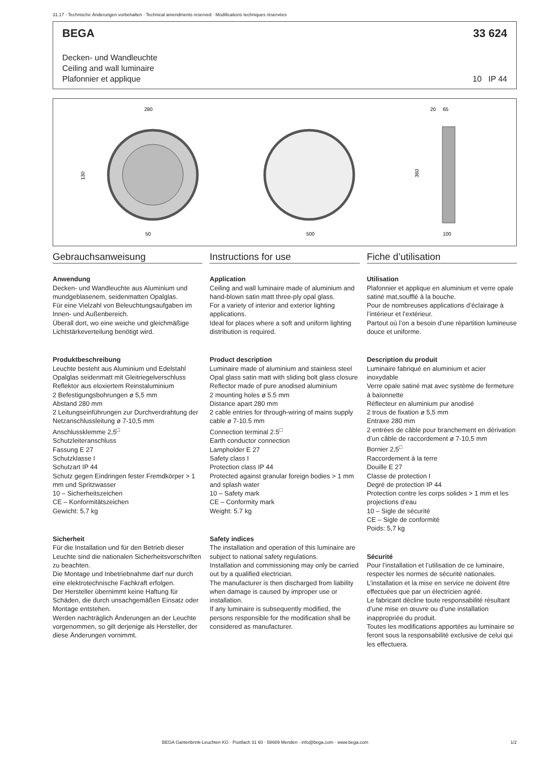31.17 · Technische Änderungen vorbehalten · Technical amendments reserved · Modifications techniques réservées
BEGA 33 624
Decken- und Wandleuchte
Ceiling and wall luminaire
Plafonnier et applique
10 IP 44
280
20
65
130
360
50
500
100
Gebrauchsanweisung
Anwendung
Decken- und Wandleuchte aus Aluminium und mundgeblasenem, seidenmatten Opalglas.
Für eine Vielzahl von Beleuchtungsaufgaben im Innen- und Außenbereich.
Überall dort, wo eine weiche und gleichmäßige Lichtstärkeverteilung benötigt wird.
Produktbeschreibung
Leuchte besteht aus Aluminium und Edelstahl
Opalglas seidenmatt mit Gleitriegelverschluss
Reflektor aus eloxiertem Reinstaluminium
2 Befestigungsbohrungen ø 5,5 mm
Abstand 280 mm
2 Leitungseinführungen zur Durchverdrahtung der Netzanschlussleitung ø 7-10,5 mm
Anschlussklemme 2,5<sup>□</sup>
Schutzleiteranschluss
Fassung E 27
Schutzklasse I
Schutzart IP 44
Schutz gegen Eindringen fester Fremdkörper > 1 mm und Spritzwasser
10 – Sicherheitszeichen
CE – Konformitätszeichen
Gewicht: 5,7 kg
Sicherheit
Für die Installation und für den Betrieb dieser Leuchte sind die nationalen Sicherheitsvorschriften zu beachten.
Die Montage und Inbetriebnahme darf nur durch eine elektrotechnische Fachkraft erfolgen.
Der Hersteller übernimmt keine Haftung für Schäden, die durch unsachgemäßen Einsatz oder Montage entstehen.
Werden nachträglich Änderungen an der Leuchte vorgenommen, so gilt derjenige als Hersteller, der diese Änderungen vornimmt.
Instructions for use
Application
Ceiling and wall luminaire made of aluminium and hand-blown satin matt three-ply opal glass.
For a variety of interior and exterior lighting applications.
Ideal for places where a soft and uniform lighting distribution is required.
Product description
Luminaire made of aluminium and stainless steel
Opal glass satin matt with sliding bolt glass closure
Reflector made of pure anodised aluminium
2 mounting holes ø 5.5 mm
Distance apart 280 mm
2 cable entries for through-wiring of mains supply cable ø 7-10.5 mm
Connection terminal 2.5<sup>□</sup>
Earth conductor connection
Lampholder E 27
Safety class I
Protection class IP 44
Protected against granular foreign bodies > 1 mm and splash water
10 – Safety mark
CE – Conformity mark
Weight: 5.7 kg
Safety indices
The installation and operation of this luminaire are subject to national safety regulations.
Installation and commissioning may only be carried out by a qualified electrician.
The manufacturer is then discharged from liability when damage is caused by improper use or installation.
If any luminaire is subsequently modified, the persons responsible for the modification shall be considered as manufacturer.
Fiche d’utilisation
Utilisation
Plafonnier et applique en aluminium et verre opale satiné mat,soufflé à la bouche.
Pour de nombreuses applications d’éclairage à l’intérieur et l’extérieur.
Partout où l’on a besoin d’une répartition lumineuse douce et uniforme.
Description du produit
Luminaire fabriqué en aluminium et acier inoxydable
Verre opale satiné mat avec système de fermeture à baïonnette
Réflecteur en aluminium pur anodisé
2 trous de fixation ø 5,5 mm
Entraxe 280 mm
2 entrées de câble pour branchement en dérivation d’un câble de raccordement ø 7-10,5 mm
Bornier 2,5<sup>□</sup>
Raccordement à la terre
Douille E 27
Classe de protection I
Degré de protection IP 44
Protection contre les corps solides > 1 mm et les projections d’eau
10 – Sigle de sécurité
CE – Sigle de conformité
Poids: 5,7 kg
Sécurité
Pour l’installation et l’utilisation de ce luminaire, respecter les normes de sécurité nationales.
L’installation et la mise en service ne doivent être effectuées que par un électricien agréé.
Le fabricant décline toute responsabilité résultant d’une mise en œuvre ou d’une installation inappropriée du produit.
Toutes les modifications apportées au luminaire se feront sous la responsabilité exclusive de celui qui les effectuera.
BEGA Gantenbrink-Leuchten KG · Postfach 31 60 · 58689 Menden · info@bega.com · www.bega.com
1/2